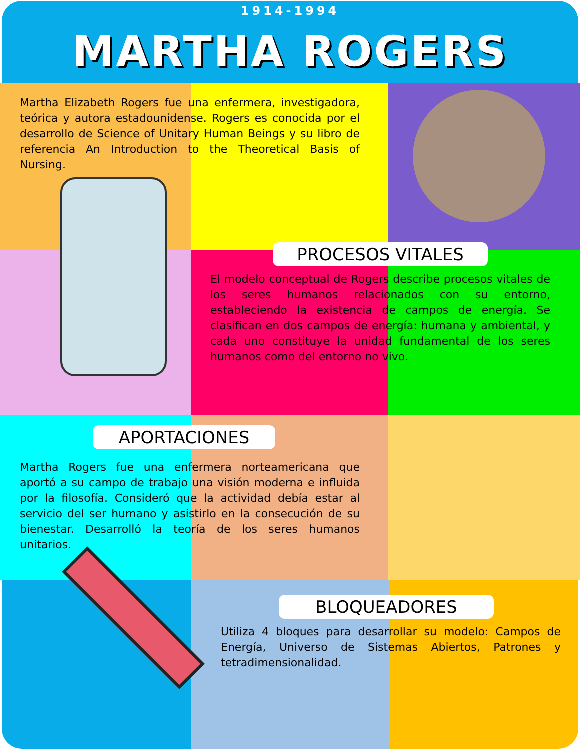1914-1994
MARTHA ROGERS
Martha Elizabeth Rogers fue una enfermera, investigadora, teórica y autora estadounidense. Rogers es conocida por el desarrollo de Science of Unitary Human Beings y su libro de referencia An Introduction to the Theoretical Basis of Nursing.
PROCESOS VITALES
El modelo conceptual de Rogers describe procesos vitales de los seres humanos relacionados con su entorno, estableciendo la existencia de campos de energía. Se clasifican en dos campos de energía: humana y ambiental, y cada uno constituye la unidad fundamental de los seres humanos como del entorno no vivo.
APORTACIONES
Martha Rogers fue una enfermera norteamericana que aportó a su campo de trabajo una visión moderna e influida por la filosofía. Consideró que la actividad debía estar al servicio del ser humano y asistirlo en la consecución de su bienestar. Desarrolló la teoría de los seres humanos unitarios.
BLOQUEADORES
Utiliza 4 bloques para desarrollar su modelo: Campos de Energía, Universo de Sistemas Abiertos, Patrones y tetradimensionalidad.